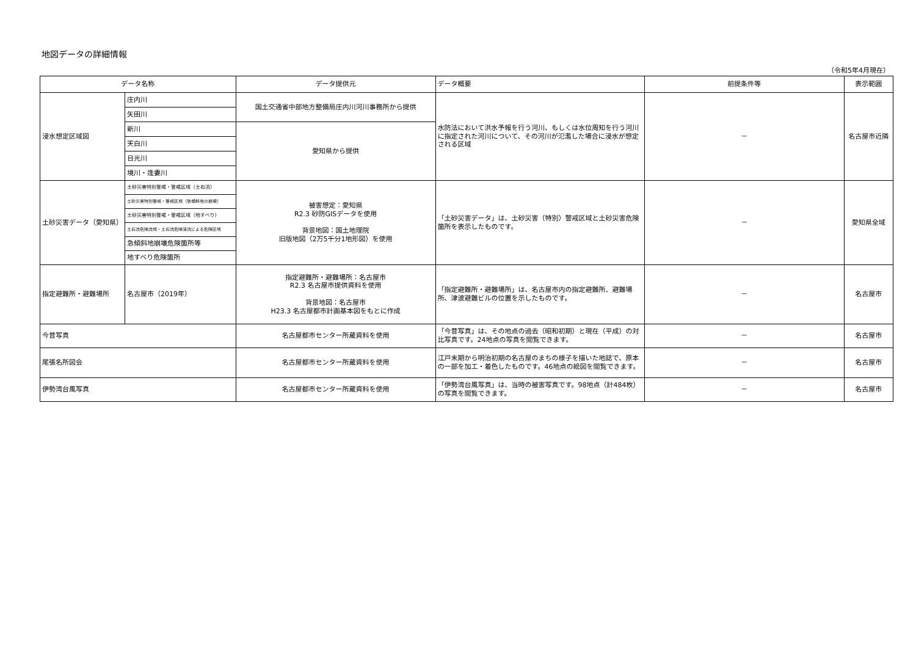地図データの詳細情報
（令和5年4月現在）
| データ名称 | | データ提供元 | データ概要 | 前提条件等 | 表示範囲 |
| --- | --- | --- | --- | --- | --- |
| 浸水想定区域図 | 庄内川 | 国土交通省中部地方整備局庄内川河川事務所から提供 | 水防法において洪水予報を行う河川、もしくは水位周知を行う河川に指定された河川について、その河川が氾濫した場合に浸水が想定される区域 | － | 名古屋市近隣 |
| | 矢田川 | | | | |
| | 新川 | 愛知県から提供 | | | |
| | 天白川 | | | | |
| | 日光川 | | | | |
| | 境川・逢妻川 | | | | |
| 土砂災害データ（愛知県） | 土砂災害特別警戒・警戒区域（土石流） | 被害想定：愛知県 R2.3 砂防GISデータを使用 背景地図：国土地理院 旧版地図（2万5千分1地形図）を使用 | 「土砂災害データ」は、土砂災害（特別）警戒区域と土砂災害危険箇所を表示したものです。 | － | 愛知県全域 |
| | 土砂災害特別警戒・警戒区域（急傾斜地の崩壊） | | | | |
| | 土砂災害特別警戒・警戒区域（地すべり） | | | | |
| | 土石流危険流域・土石流危険渓流による危険区域 | | | | |
| | 急傾斜地崩壊危険箇所等 | | | | |
| | 地すべり危険箇所 | | | | |
| 指定避難所・避難場所 | 名古屋市（2019年） | 指定避難所・避難場所：名古屋市 R2.3 名古屋市提供資料を使用 背景地図：名古屋市 H23.3 名古屋都市計画基本図をもとに作成 | 「指定避難所・避難場所」は、名古屋市内の指定避難所、避難場所、津波避難ビルの位置を示したものです。 | － | 名古屋市 |
| 今昔写真 | | 名古屋都市センター所蔵資料を使用 | 「今昔写真」は、その地点の過去（昭和初期）と現在（平成）の対比写真です。24地点の写真を閲覧できます。 | － | 名古屋市 |
| 尾張名所図会 | | 名古屋都市センター所蔵資料を使用 | 江戸末期から明治初期の名古屋のまちの様子を描いた地誌で、原本の一部を加工・着色したものです。46地点の絵図を閲覧できます。 | － | 名古屋市 |
| 伊勢湾台風写真 | | 名古屋都市センター所蔵資料を使用 | 「伊勢湾台風写真」は、当時の被害写真です。98地点（計484枚）の写真を閲覧できます。 | － | 名古屋市 |